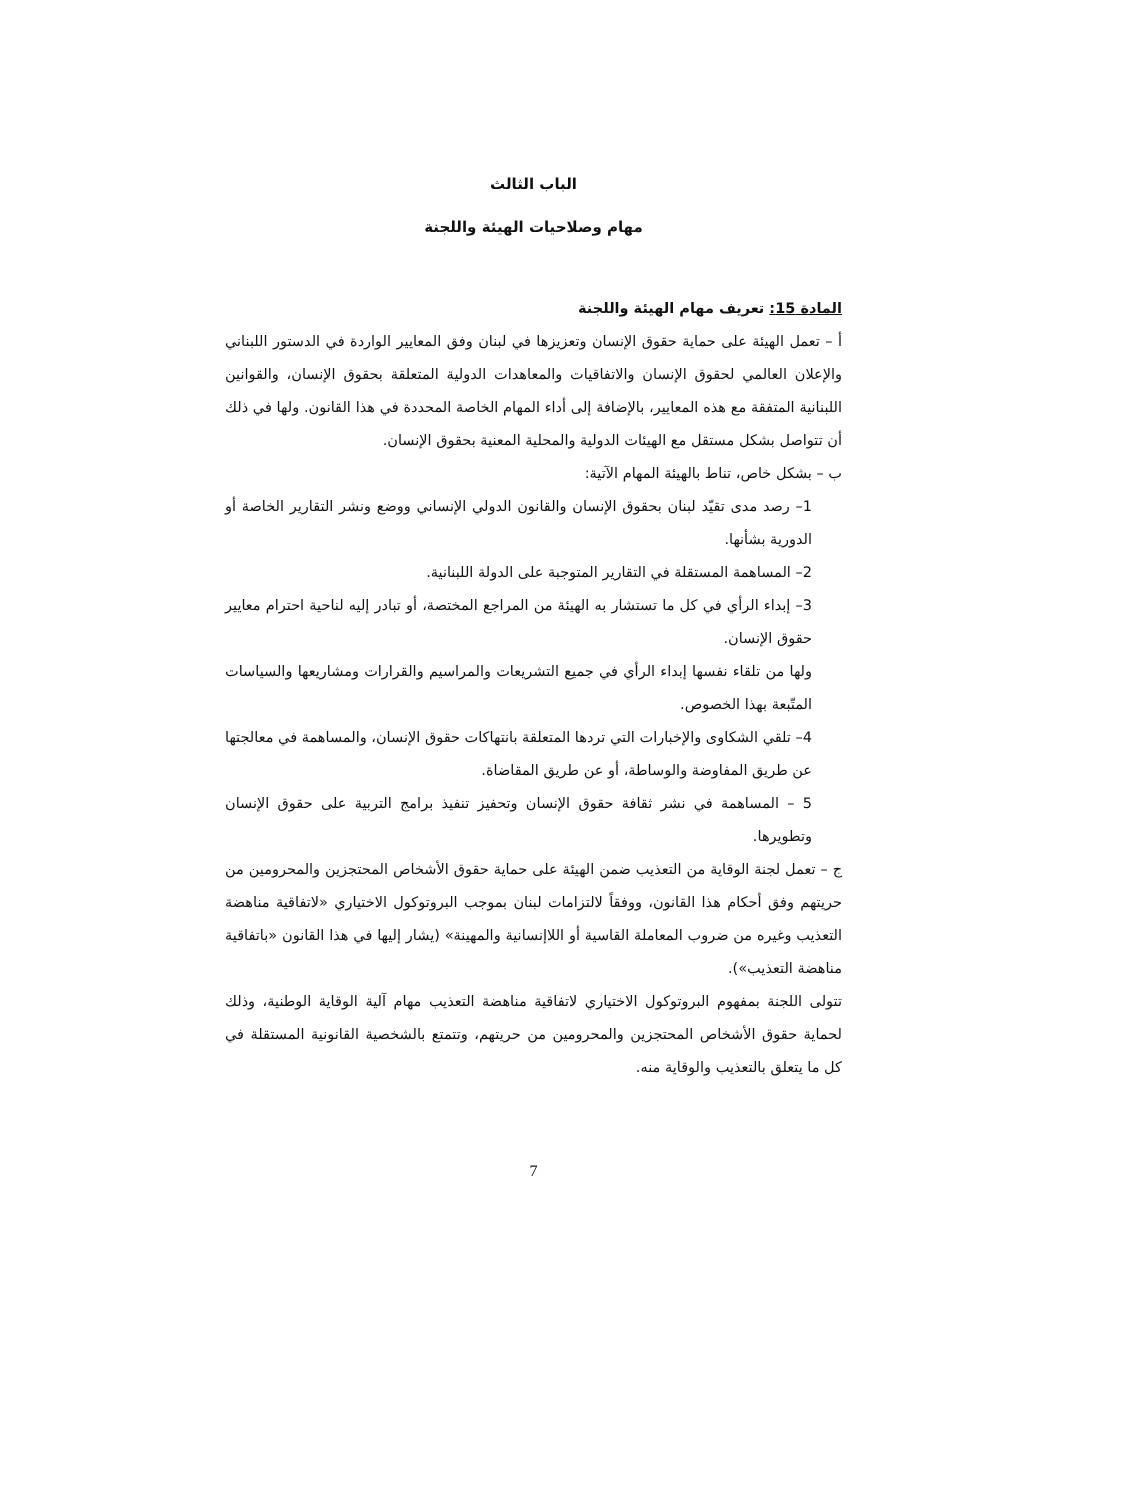الباب الثالث
مهام وصلاحيات الهيئة واللجنة
المادة 15: تعريف مهام الهيئة واللجنة
أ – تعمل الهيئة على حماية حقوق الإنسان وتعزيزها في لبنان وفق المعايير الواردة في الدستور اللبناني والإعلان العالمي لحقوق الإنسان والاتفاقيات والمعاهدات الدولية المتعلقة بحقوق الإنسان، والقوانين اللبنانية المتفقة مع هذه المعايير، بالإضافة إلى أداء المهام الخاصة المحددة في هذا القانون. ولها في ذلك أن تتواصل بشكل مستقل مع الهيئات الدولية والمحلية المعنية بحقوق الإنسان.
ب – بشكل خاص، تناط بالهيئة المهام الآتية:
1– رصد مدى تقيّد لبنان بحقوق الإنسان والقانون الدولي الإنساني ووضع ونشر التقارير الخاصة أو الدورية بشأنها.
2– المساهمة المستقلة في التقارير المتوجبة على الدولة اللبنانية.
3– إبداء الرأي في كل ما تستشار به الهيئة من المراجع المختصة، أو تبادر إليه لناحية احترام معايير حقوق الإنسان.
ولها من تلقاء نفسها إبداء الرأي في جميع التشريعات والمراسيم والقرارات ومشاريعها والسياسات المتّبعة بهذا الخصوص.
4– تلقي الشكاوى والإخبارات التي تردها المتعلقة بانتهاكات حقوق الإنسان، والمساهمة في معالجتها عن طريق المفاوضة والوساطة، أو عن طريق المقاضاة.
5 – المساهمة في نشر ثقافة حقوق الإنسان وتحفيز تنفيذ برامج التربية على حقوق الإنسان وتطويرها.
ج – تعمل لجنة الوقاية من التعذيب ضمن الهيئة على حماية حقوق الأشخاص المحتجزين والمحرومين من حريتهم وفق أحكام هذا القانون، ووفقاً لالتزامات لبنان بموجب البروتوكول الاختياري «لاتفاقية مناهضة التعذيب وغيره من ضروب المعاملة القاسية أو اللاإنسانية والمهينة» (يشار إليها في هذا القانون «باتفاقية مناهضة التعذيب»).
تتولى اللجنة بمفهوم البروتوكول الاختياري لاتفاقية مناهضة التعذيب مهام آلية الوقاية الوطنية، وذلك لحماية حقوق الأشخاص المحتجزين والمحرومين من حريتهم، وتتمتع بالشخصية القانونية المستقلة في كل ما يتعلق بالتعذيب والوقاية منه.
7